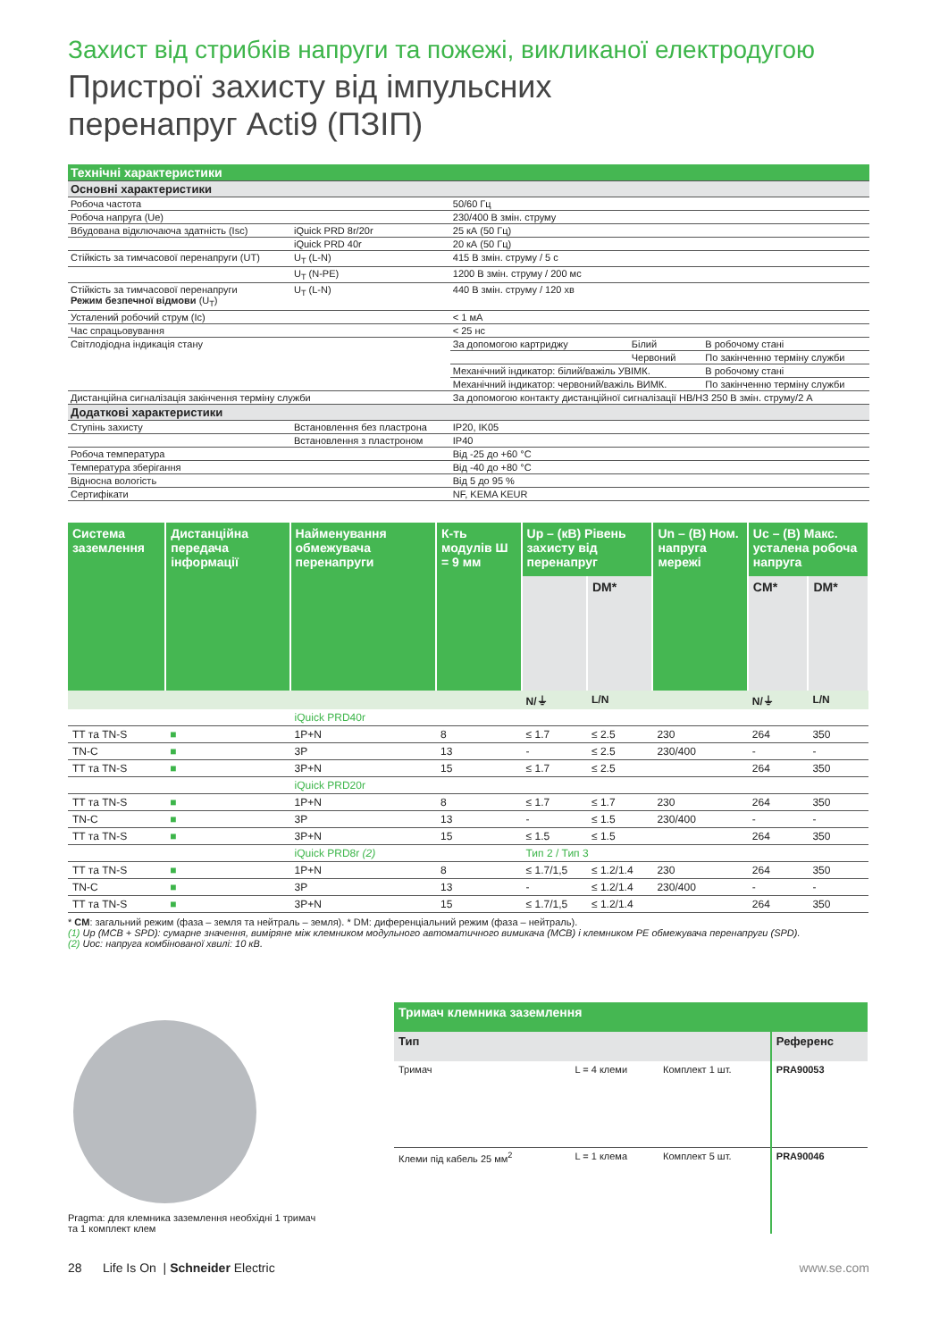Захист від стрибків напруги та пожежі, викликаної електродугою
Пристрої захисту від імпульсних
перенапруг Acti9 (ПЗІП)
| Технічні характеристики | | | | |
| Основні характеристики | | | | |
| Робоча частота | | 50/60 Гц | | |
| Робоча напруга (Ue) | | 230/400 В змін. струму | | |
| Вбудована відключаюча здатність (Isc) | iQuick PRD 8r/20r | 25 кА (50 Гц) | | |
| | iQuick PRD 40r | 20 кА (50 Гц) | | |
| Стійкість за тимчасової перенапруги (UT) | U<sub>T</sub> (L-N) | 415 В змін. струму / 5 с | | |
| | U<sub>T</sub> (N-PE) | 1200 В змін. струму / 200 мс | | |
| Стійкість за тимчасової перенапруги Режим безпечної відмови (U<sub>T</sub>) | U<sub>T</sub> (L-N) | 440 В змін. струму / 120 хв | | |
| Усталений робочий струм (Ic) | | < 1 мА | | |
| Час спрацьовування | | < 25 нс | | |
| Світлодіодна індикація стану | | За допомогою картриджу | Білий | В робочому стані |
| | | | Червоний | По закінченню терміну служби |
| | | Механічний індикатор: білий/важіль УВІМК. | | В робочому стані |
| | | Механічний індикатор: червоний/важіль ВИМК. | | По закінченню терміну служби |
| Дистанційна сигналізація закінчення терміну служби | | За допомогою контакту дистанційної сигналізації НВ/НЗ 250 В змін. струму/2 А | | |
| Додаткові характеристики | | | | |
| Ступінь захисту | Встановлення без пластрона | IP20, IK05 | | |
| | Встановлення з пластроном | IP40 | | |
| Робоча температура | | Від -25 до +60 °C | | |
| Температура зберігання | | Від -40 до +80 °C | | |
| Відносна вологість | | Від 5 до 95 % | | |
| Сертифікати | | NF, KEMA KEUR | | |
| Система заземлення | Дистанційна передача інформації | Найменування обмежувача перенапруги | К-ть модулів Ш = 9 мм | Up – (кВ) Рівень захисту від перенапруг | | Un – (В) Ном. напруга мережі | Uc – (В) Макс. усталена робоча напруга | |
| --- | --- | --- | --- | --- | --- | --- | --- | --- |
| | | | | | DM* | | CM* | DM* |
| | | | | N/⏚ | L/N | | N/⏚ | L/N |
| | | iQuick PRD40r | | | | | | |
| TT та TN-S | ■ | 1P+N | 8 | ≤ 1.7 | ≤ 2.5 | 230 | 264 | 350 |
| TN-C | ■ | 3P | 13 | - | ≤ 2.5 | 230/400 | - | - |
| TT та TN-S | ■ | 3P+N | 15 | ≤ 1.7 | ≤ 2.5 | | 264 | 350 |
| | | iQuick PRD20r | | | | | | |
| TT та TN-S | ■ | 1P+N | 8 | ≤ 1.7 | ≤ 1.7 | 230 | 264 | 350 |
| TN-C | ■ | 3P | 13 | - | ≤ 1.5 | 230/400 | - | - |
| TT та TN-S | ■ | 3P+N | 15 | ≤ 1.5 | ≤ 1.5 | | 264 | 350 |
| | | iQuick PRD8r (2) | | Тип 2 / Тип 3 | | | | |
| TT та TN-S | ■ | 1P+N | 8 | ≤ 1.7/1,5 | ≤ 1.2/1.4 | 230 | 264 | 350 |
| TN-C | ■ | 3P | 13 | - | ≤ 1.2/1.4 | 230/400 | - | - |
| TT та TN-S | ■ | 3P+N | 15 | ≤ 1.7/1,5 | ≤ 1.2/1.4 | | 264 | 350 |
* CM: загальний режим (фаза – земля та нейтраль – земля). * DM: диференціальний режим (фаза – нейтраль).
(1) Up (MCB + SPD): сумарне значення, виміряне між клемником модульного автоматичного вимикача (MCB) і клемником PE обмежувача перенапруги (SPD).
(2) Uoc: напруга комбінованої хвилі: 10 кВ.
Pragma: для клемника заземлення необхідні 1 тримач
та 1 комплект клем
| Тримач клемника заземлення | | | |
| Тип | | | Референс |
| Тримач | L = 4 клеми | Комплект 1 шт. | PRA90053 |
| Клеми під кабель 25 мм<sup>2</sup> | L = 1 клема | Комплект 5 шт. | PRA90046 |
28 Life Is On | Schneider Electric
www.se.com